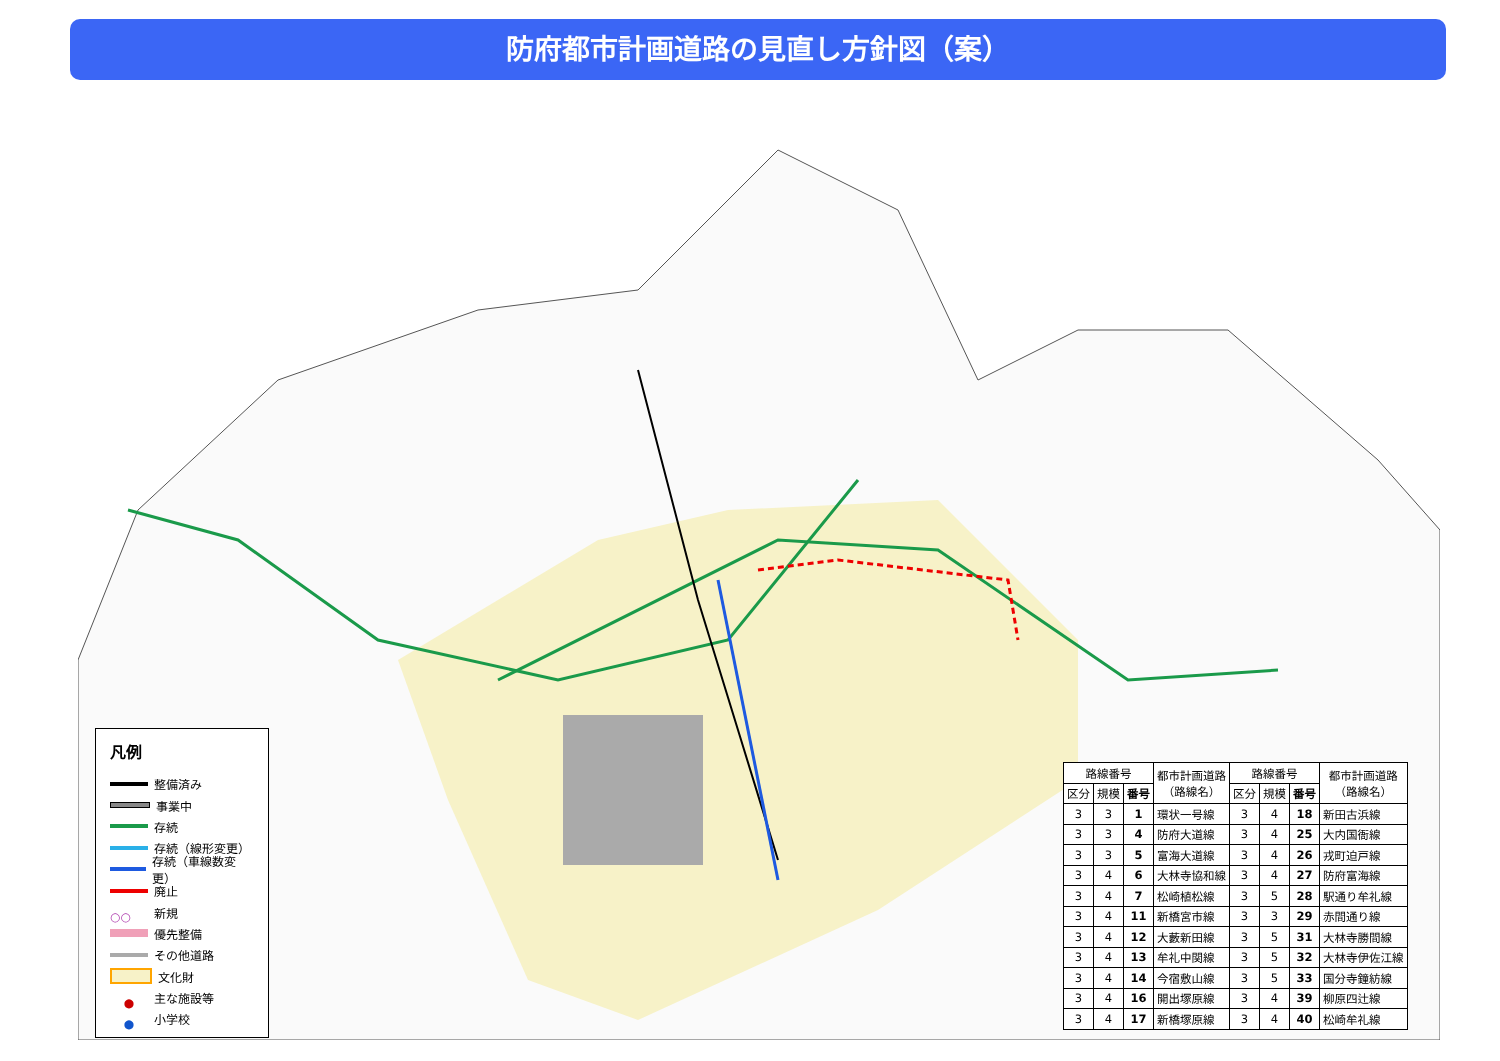防府都市計画道路の見直し方針図（案）
凡例
整備済み
事業中
存続
存続（線形変更）
存続（車線数変更）
廃止
○○ 新規
優先整備
その他道路
文化財
● 主な施設等
● 小学校
| 路線番号 | | | 都市計画道路 （路線名） | 路線番号 | | | 都市計画道路 （路線名） |
| --- | --- | --- | --- | --- | --- | --- | --- |
| 区分 | 規模 | 番号 | | 区分 | 規模 | 番号 | |
| 3 | 3 | 1 | 環状一号線 | 3 | 4 | 18 | 新田古浜線 |
| 3 | 3 | 4 | 防府大道線 | 3 | 4 | 25 | 大内国衙線 |
| 3 | 3 | 5 | 富海大道線 | 3 | 4 | 26 | 戎町迫戸線 |
| 3 | 4 | 6 | 大林寺協和線 | 3 | 4 | 27 | 防府富海線 |
| 3 | 4 | 7 | 松崎植松線 | 3 | 5 | 28 | 駅通り牟礼線 |
| 3 | 4 | 11 | 新橋宮市線 | 3 | 3 | 29 | 赤間通り線 |
| 3 | 4 | 12 | 大藪新田線 | 3 | 5 | 31 | 大林寺勝間線 |
| 3 | 4 | 13 | 牟礼中関線 | 3 | 5 | 32 | 大林寺伊佐江線 |
| 3 | 4 | 14 | 今宿敷山線 | 3 | 5 | 33 | 国分寺鐘紡線 |
| 3 | 4 | 16 | 開出塚原線 | 3 | 4 | 39 | 柳原四辻線 |
| 3 | 4 | 17 | 新橋塚原線 | 3 | 4 | 40 | 松崎牟礼線 |